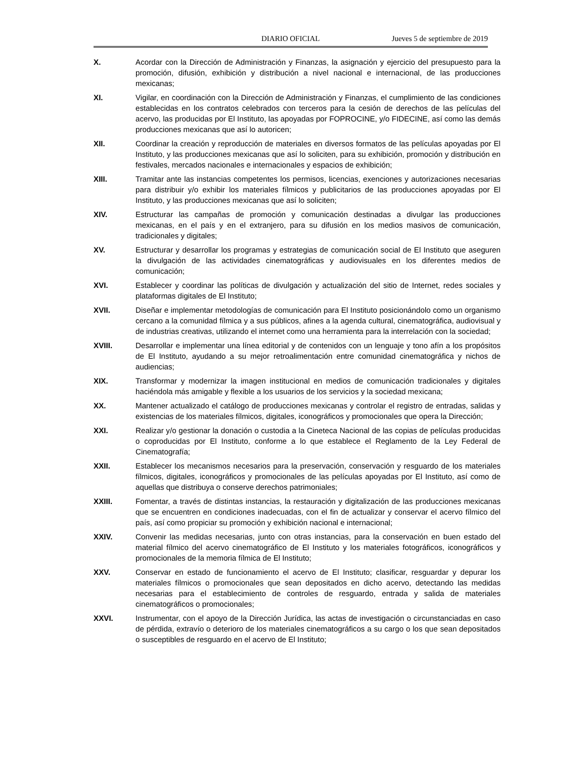DIARIO OFICIAL Jueves 5 de septiembre de 2019
X. Acordar con la Dirección de Administración y Finanzas, la asignación y ejercicio del presupuesto para la promoción, difusión, exhibición y distribución a nivel nacional e internacional, de las producciones mexicanas;
XI. Vigilar, en coordinación con la Dirección de Administración y Finanzas, el cumplimiento de las condiciones establecidas en los contratos celebrados con terceros para la cesión de derechos de las películas del acervo, las producidas por El Instituto, las apoyadas por FOPROCINE, y/o FIDECINE, así como las demás producciones mexicanas que así lo autoricen;
XII. Coordinar la creación y reproducción de materiales en diversos formatos de las películas apoyadas por El Instituto, y las producciones mexicanas que así lo soliciten, para su exhibición, promoción y distribución en festivales, mercados nacionales e internacionales y espacios de exhibición;
XIII. Tramitar ante las instancias competentes los permisos, licencias, exenciones y autorizaciones necesarias para distribuir y/o exhibir los materiales fílmicos y publicitarios de las producciones apoyadas por El Instituto, y las producciones mexicanas que así lo soliciten;
XIV. Estructurar las campañas de promoción y comunicación destinadas a divulgar las producciones mexicanas, en el país y en el extranjero, para su difusión en los medios masivos de comunicación, tradicionales y digitales;
XV. Estructurar y desarrollar los programas y estrategias de comunicación social de El Instituto que aseguren la divulgación de las actividades cinematográficas y audiovisuales en los diferentes medios de comunicación;
XVI. Establecer y coordinar las políticas de divulgación y actualización del sitio de Internet, redes sociales y plataformas digitales de El Instituto;
XVII. Diseñar e implementar metodologías de comunicación para El Instituto posicionándolo como un organismo cercano a la comunidad fílmica y a sus públicos, afines a la agenda cultural, cinematográfica, audiovisual y de industrias creativas, utilizando el internet como una herramienta para la interrelación con la sociedad;
XVIII. Desarrollar e implementar una línea editorial y de contenidos con un lenguaje y tono afín a los propósitos de El Instituto, ayudando a su mejor retroalimentación entre comunidad cinematográfica y nichos de audiencias;
XIX. Transformar y modernizar la imagen institucional en medios de comunicación tradicionales y digitales haciéndola más amigable y flexible a los usuarios de los servicios y la sociedad mexicana;
XX. Mantener actualizado el catálogo de producciones mexicanas y controlar el registro de entradas, salidas y existencias de los materiales fílmicos, digitales, iconográficos y promocionales que opera la Dirección;
XXI. Realizar y/o gestionar la donación o custodia a la Cineteca Nacional de las copias de películas producidas o coproducidas por El Instituto, conforme a lo que establece el Reglamento de la Ley Federal de Cinematografía;
XXII. Establecer los mecanismos necesarios para la preservación, conservación y resguardo de los materiales fílmicos, digitales, iconográficos y promocionales de las películas apoyadas por El Instituto, así como de aquellas que distribuya o conserve derechos patrimoniales;
XXIII. Fomentar, a través de distintas instancias, la restauración y digitalización de las producciones mexicanas que se encuentren en condiciones inadecuadas, con el fin de actualizar y conservar el acervo fílmico del país, así como propiciar su promoción y exhibición nacional e internacional;
XXIV. Convenir las medidas necesarias, junto con otras instancias, para la conservación en buen estado del material fílmico del acervo cinematográfico de El Instituto y los materiales fotográficos, iconográficos y promocionales de la memoria fílmica de El Instituto;
XXV. Conservar en estado de funcionamiento el acervo de El Instituto; clasificar, resguardar y depurar los materiales fílmicos o promocionales que sean depositados en dicho acervo, detectando las medidas necesarias para el establecimiento de controles de resguardo, entrada y salida de materiales cinematográficos o promocionales;
XXVI. Instrumentar, con el apoyo de la Dirección Jurídica, las actas de investigación o circunstanciadas en caso de pérdida, extravío o deterioro de los materiales cinematográficos a su cargo o los que sean depositados o susceptibles de resguardo en el acervo de El Instituto;